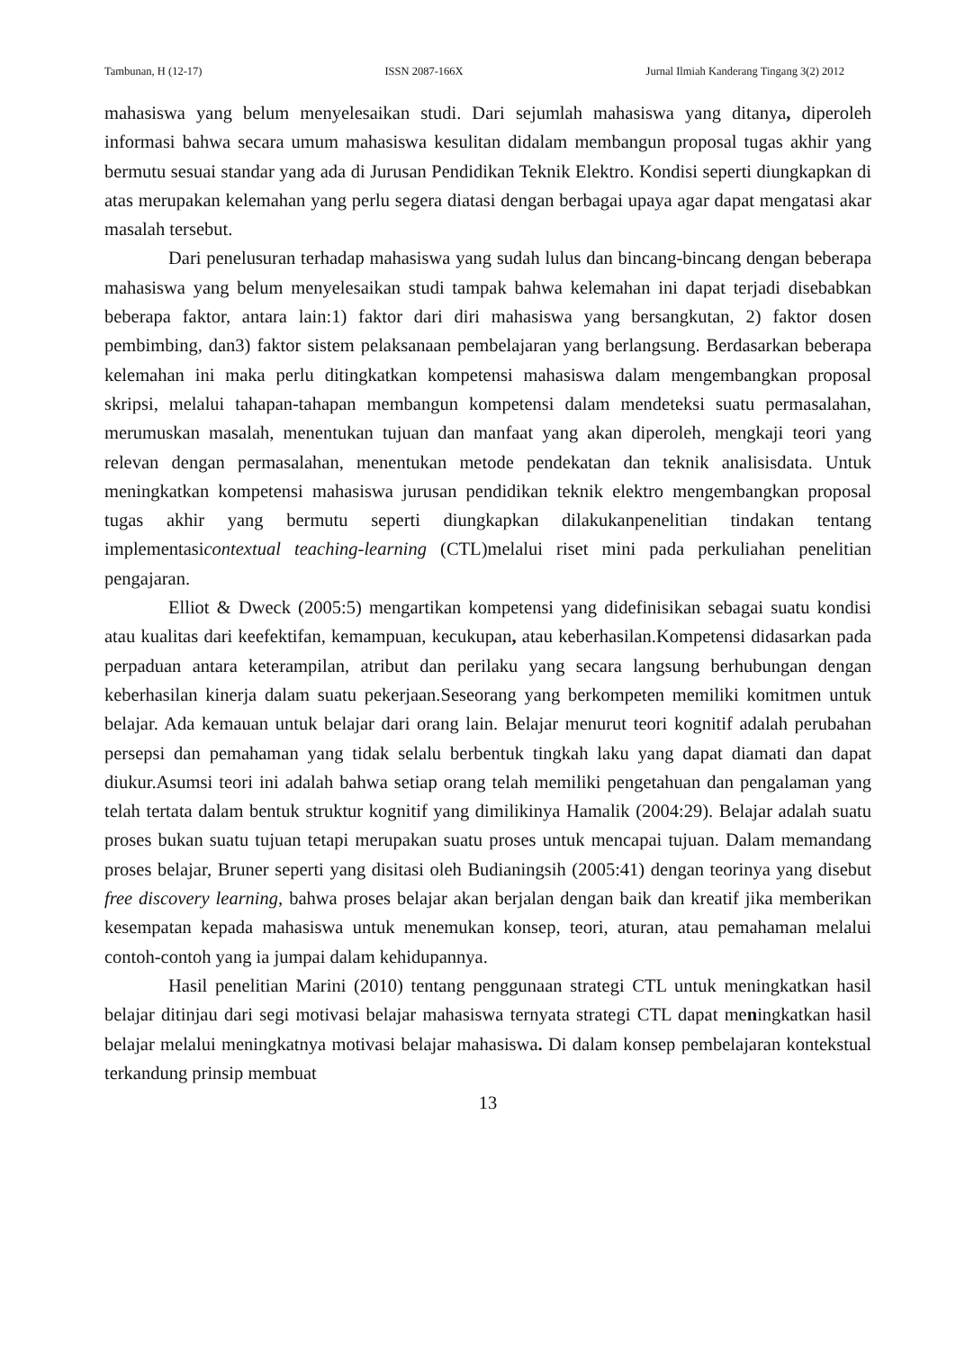Tambunan, H (12-17) ISSN 2087-166X Jurnal Ilmiah Kanderang Tingang 3(2) 2012
mahasiswa yang belum menyelesaikan studi. Dari sejumlah mahasiswa yang ditanya, diperoleh informasi bahwa secara umum mahasiswa kesulitan didalam membangun proposal tugas akhir yang bermutu sesuai standar yang ada di Jurusan Pendidikan Teknik Elektro. Kondisi seperti diungkapkan di atas merupakan kelemahan yang perlu segera diatasi dengan berbagai upaya agar dapat mengatasi akar masalah tersebut.
Dari penelusuran terhadap mahasiswa yang sudah lulus dan bincang-bincang dengan beberapa mahasiswa yang belum menyelesaikan studi tampak bahwa kelemahan ini dapat terjadi disebabkan beberapa faktor, antara lain:1) faktor dari diri mahasiswa yang bersangkutan, 2) faktor dosen pembimbing, dan3) faktor sistem pelaksanaan pembelajaran yang berlangsung. Berdasarkan beberapa kelemahan ini maka perlu ditingkatkan kompetensi mahasiswa dalam mengembangkan proposal skripsi, melalui tahapan-tahapan membangun kompetensi dalam mendeteksi suatu permasalahan, merumuskan masalah, menentukan tujuan dan manfaat yang akan diperoleh, mengkaji teori yang relevan dengan permasalahan, menentukan metode pendekatan dan teknik analisisdata. Untuk meningkatkan kompetensi mahasiswa jurusan pendidikan teknik elektro mengembangkan proposal tugas akhir yang bermutu seperti diungkapkan dilakukanpenelitian tindakan tentang implementasicontextual teaching-learning (CTL)melalui riset mini pada perkuliahan penelitian pengajaran.
Elliot & Dweck (2005:5) mengartikan kompetensi yang didefinisikan sebagai suatu kondisi atau kualitas dari keefektifan, kemampuan, kecukupan, atau keberhasilan.Kompetensi didasarkan pada perpaduan antara keterampilan, atribut dan perilaku yang secara langsung berhubungan dengan keberhasilan kinerja dalam suatu pekerjaan.Seseorang yang berkompeten memiliki komitmen untuk belajar. Ada kemauan untuk belajar dari orang lain. Belajar menurut teori kognitif adalah perubahan persepsi dan pemahaman yang tidak selalu berbentuk tingkah laku yang dapat diamati dan dapat diukur.Asumsi teori ini adalah bahwa setiap orang telah memiliki pengetahuan dan pengalaman yang telah tertata dalam bentuk struktur kognitif yang dimilikinya Hamalik (2004:29). Belajar adalah suatu proses bukan suatu tujuan tetapi merupakan suatu proses untuk mencapai tujuan. Dalam memandang proses belajar, Bruner seperti yang disitasi oleh Budianingsih (2005:41) dengan teorinya yang disebut free discovery learning, bahwa proses belajar akan berjalan dengan baik dan kreatif jika memberikan kesempatan kepada mahasiswa untuk menemukan konsep, teori, aturan, atau pemahaman melalui contoh-contoh yang ia jumpai dalam kehidupannya.
Hasil penelitian Marini (2010) tentang penggunaan strategi CTL untuk meningkatkan hasil belajar ditinjau dari segi motivasi belajar mahasiswa ternyata strategi CTL dapat meningkatkan hasil belajar melalui meningkatnya motivasi belajar mahasiswa. Di dalam konsep pembelajaran kontekstual terkandung prinsip membuat
13